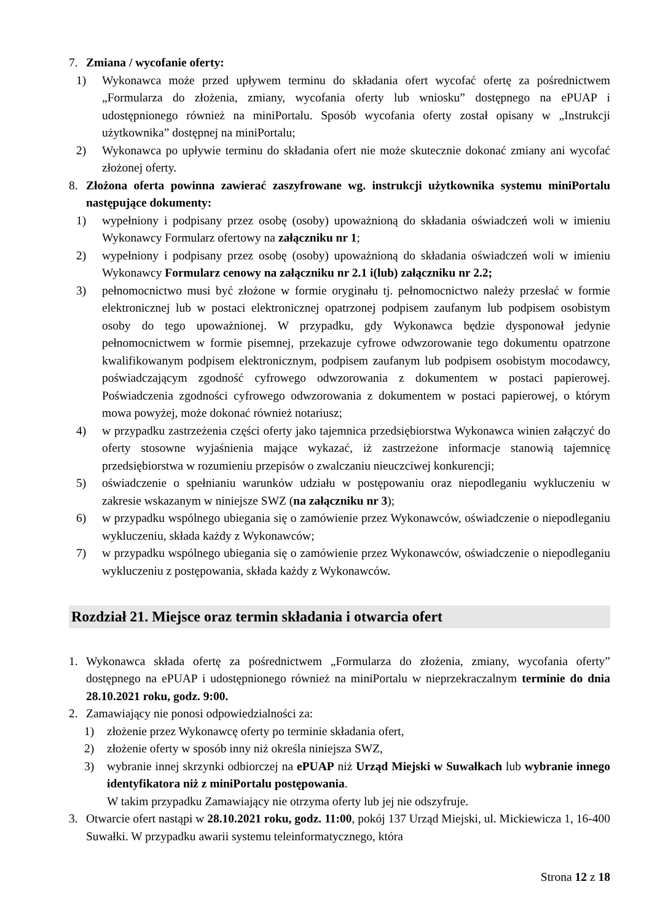7. Zmiana / wycofanie oferty:
1) Wykonawca może przed upływem terminu do składania ofert wycofać ofertę za pośrednictwem „Formularza do złożenia, zmiany, wycofania oferty lub wniosku” dostępnego na ePUAP i udostępnionego również na miniPortalu. Sposób wycofania oferty został opisany w „Instrukcji użytkownika” dostępnej na miniPortalu;
2) Wykonawca po upływie terminu do składania ofert nie może skutecznie dokonać zmiany ani wycofać złożonej oferty.
8. Złożona oferta powinna zawierać zaszyfrowane wg. instrukcji użytkownika systemu miniPortalu następujące dokumenty:
1) wypełniony i podpisany przez osobę (osoby) upoważnioną do składania oświadczeń woli w imieniu Wykonawcy Formularz ofertowy na załączniku nr 1;
2) wypełniony i podpisany przez osobę (osoby) upoważnioną do składania oświadczeń woli w imieniu Wykonawcy Formularz cenowy na załączniku nr 2.1 i(lub) załączniku nr 2.2;
3) pełnomocnictwo musi być złożone w formie oryginału tj. pełnomocnictwo należy przesłać w formie elektronicznej lub w postaci elektronicznej opatrzonej podpisem zaufanym lub podpisem osobistym osoby do tego upoważnionej. W przypadku, gdy Wykonawca będzie dysponował jedynie pełnomocnictwem w formie pisemnej, przekazuje cyfrowe odwzorowanie tego dokumentu opatrzone kwalifikowanym podpisem elektronicznym, podpisem zaufanym lub podpisem osobistym mocodawcy, poświadczającym zgodność cyfrowego odwzorowania z dokumentem w postaci papierowej. Poświadczenia zgodności cyfrowego odwzorowania z dokumentem w postaci papierowej, o którym mowa powyżej, może dokonać również notariusz;
4) w przypadku zastrzeżenia części oferty jako tajemnica przedsiębiorstwa Wykonawca winien załączyć do oferty stosowne wyjaśnienia mające wykazać, iż zastrzeżone informacje stanowią tajemnicę przedsiębiorstwa w rozumieniu przepisów o zwalczaniu nieuczciwej konkurencji;
5) oświadczenie o spełnianiu warunków udziału w postępowaniu oraz niepodleganiu wykluczeniu w zakresie wskazanym w niniejsze SWZ (na załączniku nr 3);
6) w przypadku wspólnego ubiegania się o zamówienie przez Wykonawców, oświadczenie o niepodleganiu wykluczeniu, składa każdy z Wykonawców;
7) w przypadku wspólnego ubiegania się o zamówienie przez Wykonawców, oświadczenie o niepodleganiu wykluczeniu z postępowania, składa każdy z Wykonawców.
Rozdział 21. Miejsce oraz termin składania i otwarcia ofert
1. Wykonawca składa ofertę za pośrednictwem „Formularza do złożenia, zmiany, wycofania oferty” dostępnego na ePUAP i udostępnionego również na miniPortalu w nieprzekraczalnym terminie do dnia 28.10.2021 roku, godz. 9:00.
2. Zamawiający nie ponosi odpowiedzialności za:
1) złożenie przez Wykonawcę oferty po terminie składania ofert,
2) złożenie oferty w sposób inny niż określa niniejsza SWZ,
3) wybranie innej skrzynki odbiorczej na ePUAP niż Urząd Miejski w Suwałkach lub wybranie innego identyfikatora niż z miniPortalu postępowania.
W takim przypadku Zamawiający nie otrzyma oferty lub jej nie odszyfruje.
3. Otwarcie ofert nastąpi w 28.10.2021 roku, godz. 11:00, pokój 137 Urząd Miejski, ul. Mickiewicza 1, 16-400 Suwałki. W przypadku awarii systemu teleinformatycznego, która
Strona 12 z 18